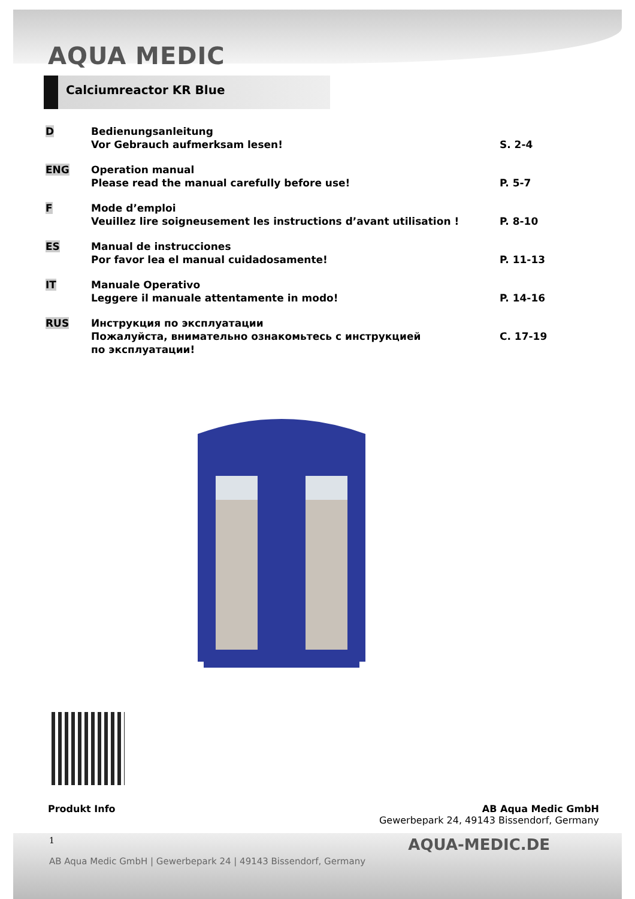AQUA MEDIC
Calciumreactor KR Blue
| D | Bedienungsanleitung Vor Gebrauch aufmerksam lesen! | S. 2-4 |
| ENG | Operation manual Please read the manual carefully before use! | P. 5-7 |
| F | Mode d’emploi Veuillez lire soigneusement les instructions d’avant utilisation ! | P. 8-10 |
| ES | Manual de instrucciones Por favor lea el manual cuidadosamente! | P. 11-13 |
| IT | Manuale Operativo Leggere il manuale attentamente in modo! | P. 14-16 |
| RUS | Инструкция по эксплуатации Пожалуйста, внимательно ознакомьтесь с инструкцией по эксплуатации! | С. 17-19 |
Produkt Info AB Aqua Medic GmbH
Gewerbepark 24, 49143 Bissendorf, Germany
1 AQUA-MEDIC.DE
AB Aqua Medic GmbH | Gewerbepark 24 | 49143 Bissendorf, Germany